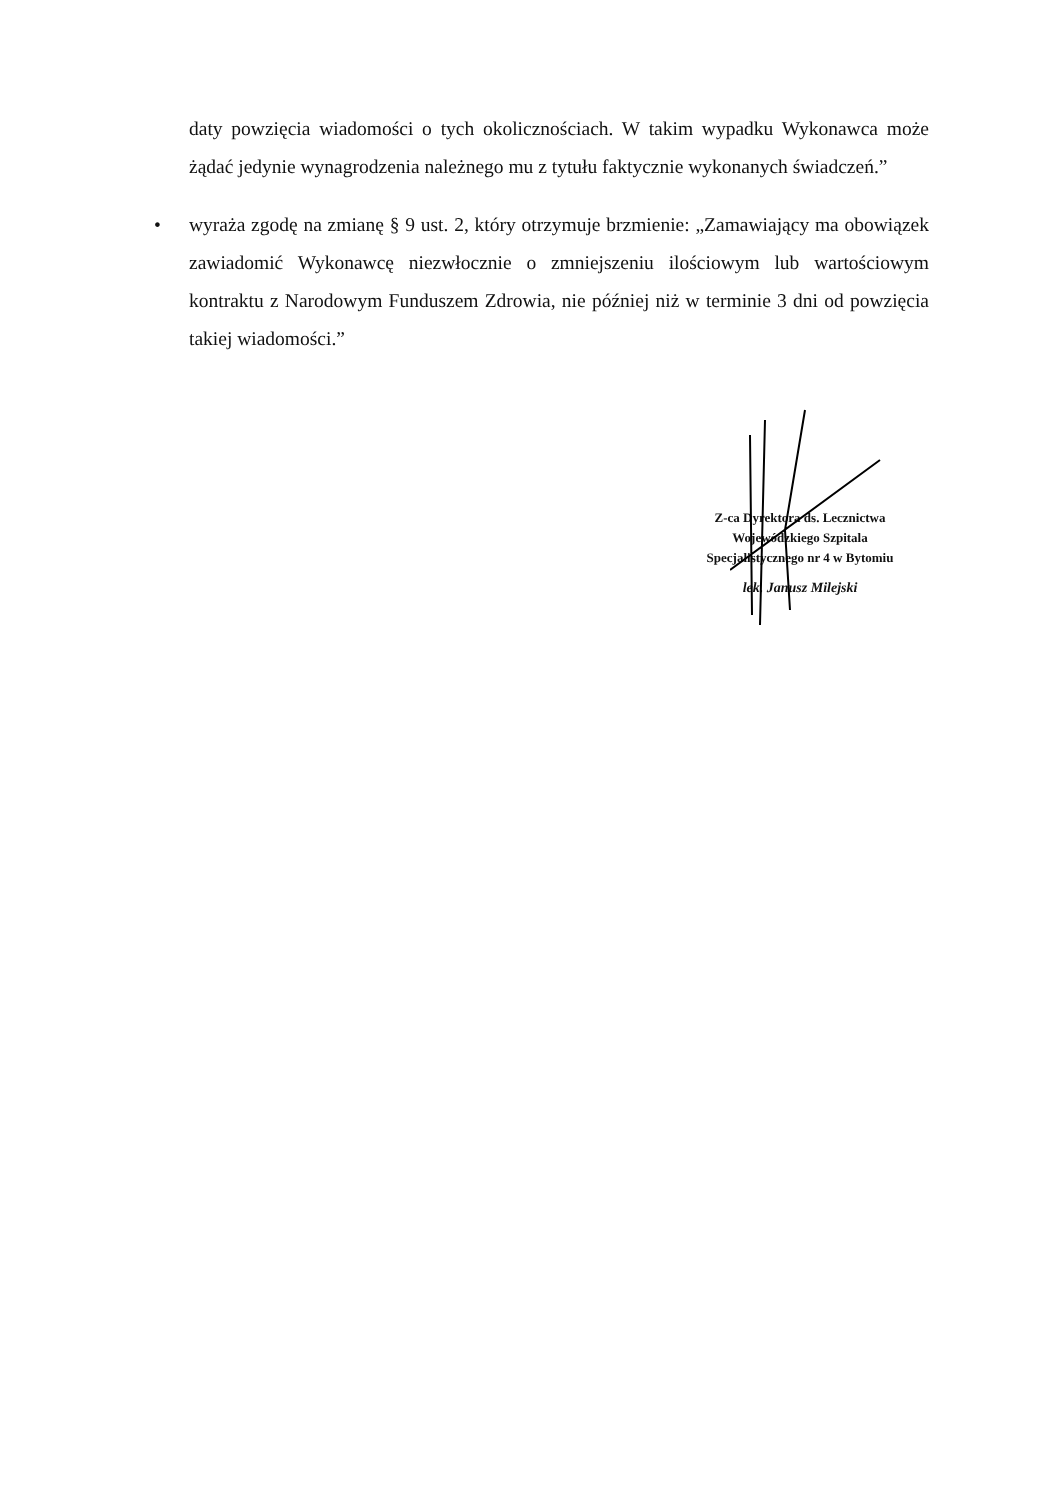daty powzięcia wiadomości o tych okolicznościach. W takim wypadku Wykonawca może żądać jedynie wynagrodzenia należnego mu z tytułu faktycznie wykonanych świadczeń.”
• wyraża zgodę na zmianę § 9 ust. 2, który otrzymuje brzmienie: „Zamawiający ma obowiązek zawiadomić Wykonawcę niezwłocznie o zmniejszeniu ilościowym lub wartościowym kontraktu z Narodowym Funduszem Zdrowia, nie później niż w terminie 3 dni od powzięcia takiej wiadomości.”
Z-ca Dyrektora ds. Lecznictwa
Wojewódzkiego Szpitala
Specjalistycznego nr 4 w Bytomiu
lek. Janusz Milejski